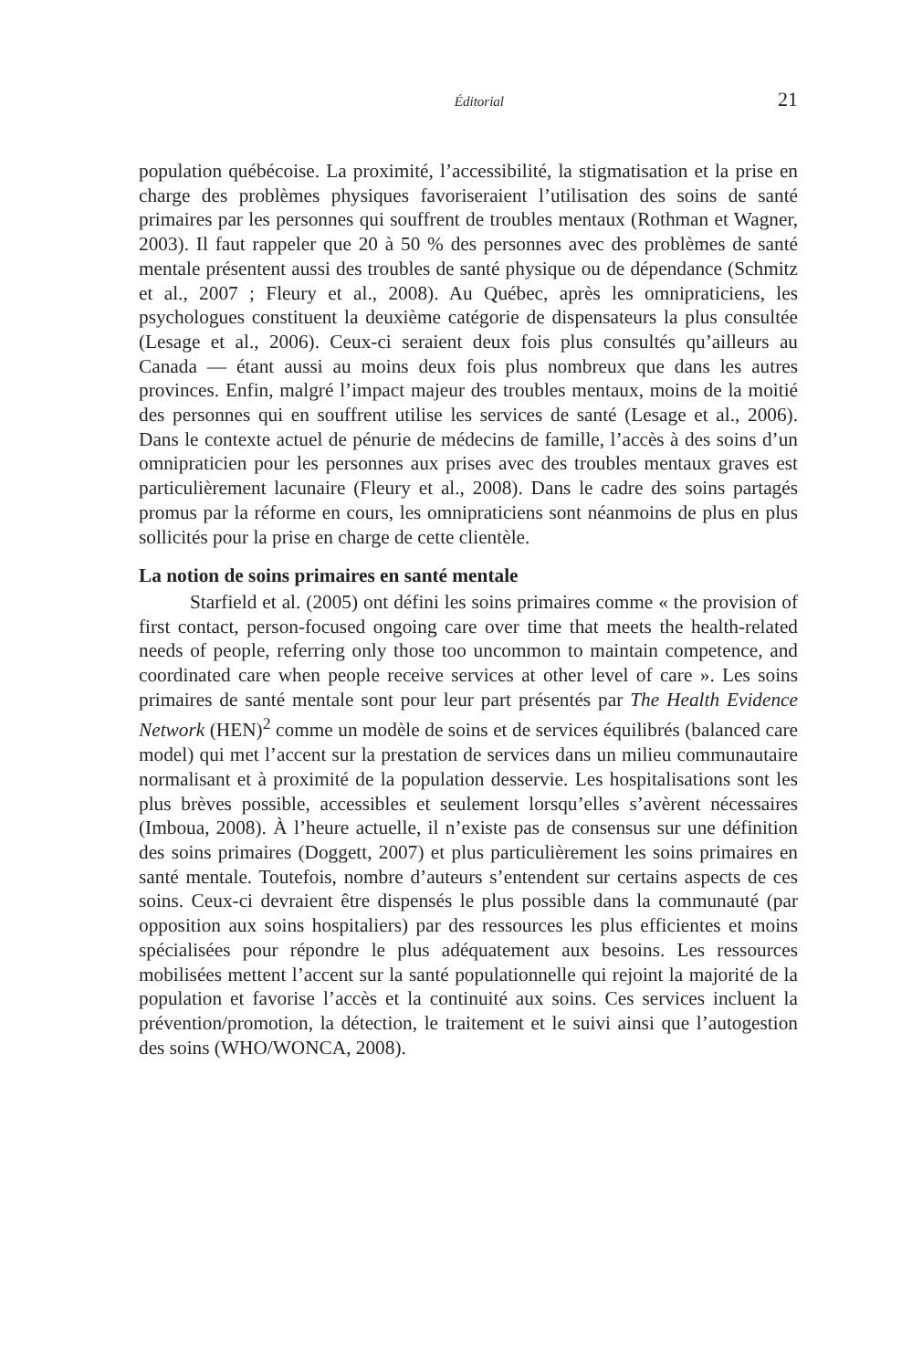Éditorial 21
population québécoise. La proximité, l’accessibilité, la stigmatisation et la prise en charge des problèmes physiques favoriseraient l’utilisation des soins de santé primaires par les personnes qui souffrent de troubles mentaux (Rothman et Wagner, 2003). Il faut rappeler que 20 à 50 % des personnes avec des problèmes de santé mentale présentent aussi des troubles de santé physique ou de dépendance (Schmitz et al., 2007 ; Fleury et al., 2008). Au Québec, après les omnipraticiens, les psychologues constituent la deuxième catégorie de dispensateurs la plus consultée (Lesage et al., 2006). Ceux-ci seraient deux fois plus consultés qu’ailleurs au Canada — étant aussi au moins deux fois plus nombreux que dans les autres provinces. Enfin, malgré l’impact majeur des troubles mentaux, moins de la moitié des personnes qui en souffrent utilise les services de santé (Lesage et al., 2006). Dans le contexte actuel de pénurie de médecins de famille, l’accès à des soins d’un omnipraticien pour les personnes aux prises avec des troubles mentaux graves est particulièrement lacunaire (Fleury et al., 2008). Dans le cadre des soins partagés promus par la réforme en cours, les omnipraticiens sont néanmoins de plus en plus sollicités pour la prise en charge de cette clientèle.
La notion de soins primaires en santé mentale
Starfield et al. (2005) ont défini les soins primaires comme « the provision of first contact, person-focused ongoing care over time that meets the health-related needs of people, referring only those too uncommon to maintain competence, and coordinated care when people receive services at other level of care ». Les soins primaires de santé mentale sont pour leur part présentés par The Health Evidence Network (HEN)<sup>2</sup> comme un modèle de soins et de services équilibrés (balanced care model) qui met l’accent sur la prestation de services dans un milieu communautaire normalisant et à proximité de la population desservie. Les hospitalisations sont les plus brèves possible, accessibles et seulement lorsqu’elles s’avèrent nécessaires (Imboua, 2008). À l’heure actuelle, il n’existe pas de consensus sur une définition des soins primaires (Doggett, 2007) et plus particulièrement les soins primaires en santé mentale. Toutefois, nombre d’auteurs s’entendent sur certains aspects de ces soins. Ceux-ci devraient être dispensés le plus possible dans la communauté (par opposition aux soins hospitaliers) par des ressources les plus efficientes et moins spécialisées pour répondre le plus adéquatement aux besoins. Les ressources mobilisées mettent l’accent sur la santé populationnelle qui rejoint la majorité de la population et favorise l’accès et la continuité aux soins. Ces services incluent la prévention/promotion, la détection, le traitement et le suivi ainsi que l’autogestion des soins (WHO/WONCA, 2008).